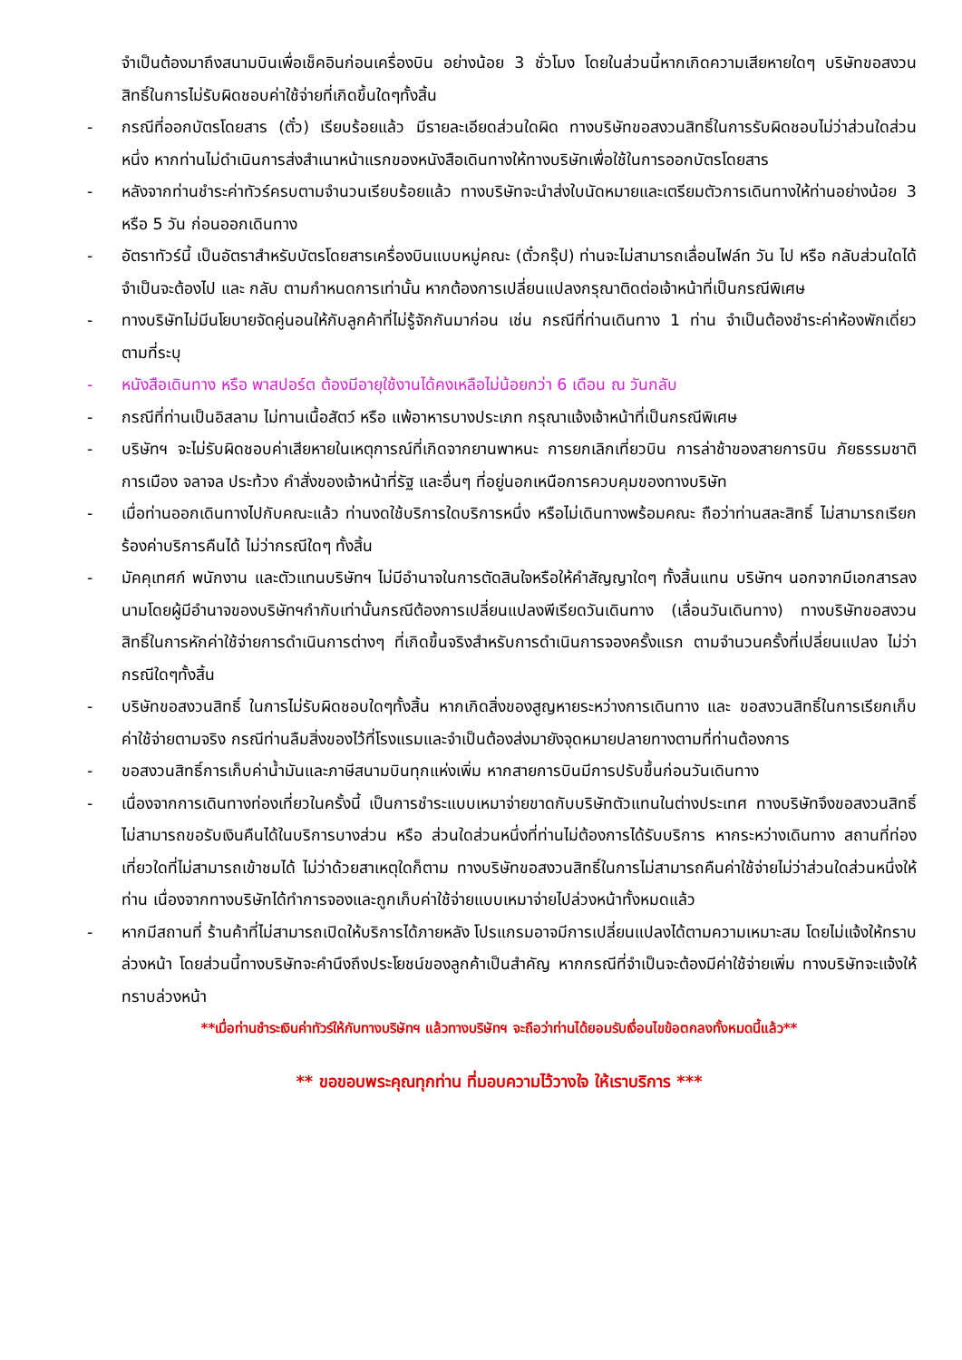จำเป็นต้องมาถึงสนามบินเพื่อเช็คอินก่อนเครื่องบิน อย่างน้อย 3 ชั่วโมง โดยในส่วนนี้หากเกิดความเสียหายใดๆ บริษัทขอสงวนสิทธิ์ในการไม่รับผิดชอบค่าใช้จ่ายที่เกิดขึ้นใดๆทั้งสิ้น
- กรณีที่ออกบัตรโดยสาร (ตั๋ว) เรียบร้อยแล้ว มีรายละเอียดส่วนใดผิด ทางบริษัทขอสงวนสิทธิ์ในการรับผิดชอบไม่ว่าส่วนใดส่วนหนึ่ง หากท่านไม่ดำเนินการส่งสำเนาหน้าแรกของหนังสือเดินทางให้ทางบริษัทเพื่อใช้ในการออกบัตรโดยสาร
- หลังจากท่านชำระค่าทัวร์ครบตามจำนวนเรียบร้อยแล้ว ทางบริษัทจะนำส่งใบนัดหมายและเตรียมตัวการเดินทางให้ท่านอย่างน้อย 3 หรือ 5 วัน ก่อนออกเดินทาง
- อัตราทัวร์นี้ เป็นอัตราสำหรับบัตรโดยสารเครื่องบินแบบหมู่คณะ (ตั๋วกรุ๊ป) ท่านจะไม่สามารถเลื่อนไฟล์ท วัน ไป หรือ กลับส่วนใดได้ จำเป็นจะต้องไป และ กลับ ตามกำหนดการเท่านั้น หากต้องการเปลี่ยนแปลงกรุณาติดต่อเจ้าหน้าที่เป็นกรณีพิเศษ
- ทางบริษัทไม่มีนโยบายจัดคู่นอนให้กับลูกค้าที่ไม่รู้จักกันมาก่อน เช่น กรณีที่ท่านเดินทาง 1 ท่าน จำเป็นต้องชำระค่าห้องพักเดี่ยวตามที่ระบุ
- หนังสือเดินทาง หรือ พาสปอร์ต ต้องมีอายุใช้งานได้คงเหลือไม่น้อยกว่า 6 เดือน ณ วันกลับ
- กรณีที่ท่านเป็นอิสลาม ไม่ทานเนื้อสัตว์ หรือ แพ้อาหารบางประเภท กรุณาแจ้งเจ้าหน้าที่เป็นกรณีพิเศษ
- บริษัทฯ จะไม่รับผิดชอบค่าเสียหายในเหตุการณ์ที่เกิดจากยานพาหนะ การยกเลิกเที่ยวบิน การล่าช้าของสายการบิน ภัยธรรมชาติ การเมือง จลาจล ประท้วง คำสั่งของเจ้าหน้าที่รัฐ และอื่นๆ ที่อยู่นอกเหนือการควบคุมของทางบริษัท
- เมื่อท่านออกเดินทางไปกับคณะแล้ว ท่านงดใช้บริการใดบริการหนึ่ง หรือไม่เดินทางพร้อมคณะ ถือว่าท่านสละสิทธิ์ ไม่สามารถเรียกร้องค่าบริการคืนได้ ไม่ว่ากรณีใดๆ ทั้งสิ้น
- มัคคุเทศก์ พนักงาน และตัวแทนบริษัทฯ ไม่มีอำนาจในการตัดสินใจหรือให้คำสัญญาใดๆ ทั้งสิ้นแทน บริษัทฯ นอกจากมีเอกสารลงนามโดยผู้มีอำนาจของบริษัทฯกำกับเท่านั้นกรณีต้องการเปลี่ยนแปลงพีเรียดวันเดินทาง (เลื่อนวันเดินทาง) ทางบริษัทขอสงวนสิทธิ์ในการหักค่าใช้จ่ายการดำเนินการต่างๆ ที่เกิดขึ้นจริงสำหรับการดำเนินการจองครั้งแรก ตามจำนวนครั้งที่เปลี่ยนแปลง ไม่ว่ากรณีใดๆทั้งสิ้น
- บริษัทขอสงวนสิทธิ์ ในการไม่รับผิดชอบใดๆทั้งสิ้น หากเกิดสิ่งของสูญหายระหว่างการเดินทาง และ ขอสงวนสิทธิ์ในการเรียกเก็บค่าใช้จ่ายตามจริง กรณีท่านลืมสิ่งของไว้ที่โรงแรมและจำเป็นต้องส่งมายังจุดหมายปลายทางตามที่ท่านต้องการ
- ขอสงวนสิทธิ์การเก็บค่าน้ำมันและภาษีสนามบินทุกแห่งเพิ่ม หากสายการบินมีการปรับขึ้นก่อนวันเดินทาง
- เนื่องจากการเดินทางท่องเที่ยวในครั้งนี้ เป็นการชำระแบบเหมาจ่ายขาดกับบริษัทตัวแทนในต่างประเทศ ทางบริษัทจึงขอสงวนสิทธิ์ ไม่สามารถขอรับเงินคืนได้ในบริการบางส่วน หรือ ส่วนใดส่วนหนึ่งที่ท่านไม่ต้องการได้รับบริการ หากระหว่างเดินทาง สถานที่ท่องเที่ยวใดที่ไม่สามารถเข้าชมได้ ไม่ว่าด้วยสาเหตุใดก็ตาม ทางบริษัทขอสงวนสิทธิ์ในการไม่สามารถคืนค่าใช้จ่ายไม่ว่าส่วนใดส่วนหนึ่งให้ท่าน เนื่องจากทางบริษัทได้ทำการจองและถูกเก็บค่าใช้จ่ายแบบเหมาจ่ายไปล่วงหน้าทั้งหมดแล้ว
- หากมีสถานที่ ร้านค้าที่ไม่สามารถเปิดให้บริการได้ภายหลัง โปรแกรมอาจมีการเปลี่ยนแปลงได้ตามความเหมาะสม โดยไม่แจ้งให้ทราบล่วงหน้า โดยส่วนนี้ทางบริษัทจะคำนึงถึงประโยชน์ของลูกค้าเป็นสำคัญ หากกรณีที่จำเป็นจะต้องมีค่าใช้จ่ายเพิ่ม ทางบริษัทจะแจ้งให้ทราบล่วงหน้า
**เมื่อท่านชำระเงินค่าทัวร์ให้กับทางบริษัทฯ แล้วทางบริษัทฯ จะถือว่าท่านได้ยอมรับเงื่อนไขข้อตกลงทั้งหมดนี้แล้ว**
** ขอขอบพระคุณทุกท่าน ที่มอบความไว้วางใจ ให้เราบริการ ***